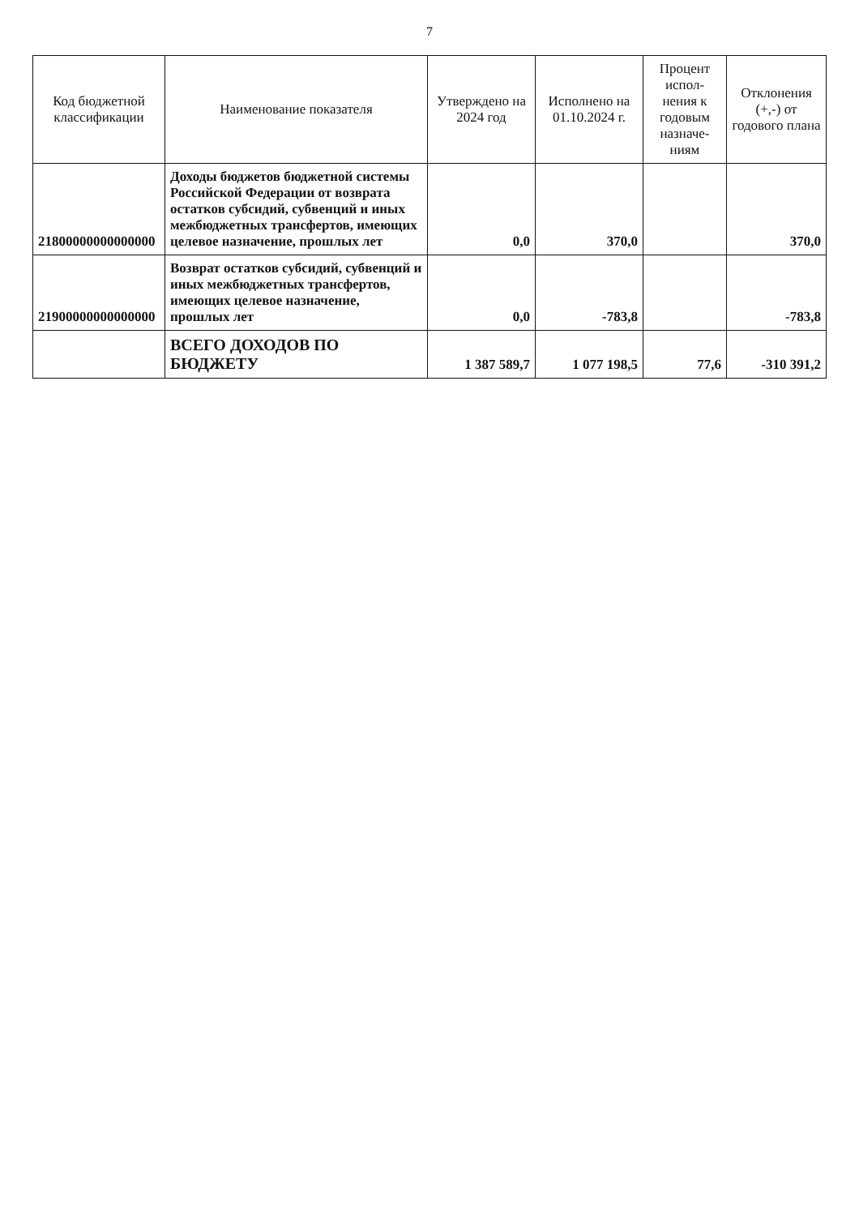7
| Код бюджетной классификации | Наименование показателя | Утверждено на 2024 год | Исполнено на 01.10.2024 г. | Процент испол-нения к годовым назначе-ниям | Отклонения (+,-) от годового плана |
| --- | --- | --- | --- | --- | --- |
| 21800000000000000 | Доходы бюджетов бюджетной системы Российской Федерации от возврата остатков субсидий, субвенций и иных межбюджетных трансфертов, имеющих целевое назначение, прошлых лет | 0,0 | 370,0 | | 370,0 |
| 21900000000000000 | Возврат остатков субсидий, субвенций и иных межбюджетных трансфертов, имеющих целевое назначение, прошлых лет | 0,0 | -783,8 | | -783,8 |
| | ВСЕГО ДОХОДОВ ПО БЮДЖЕТУ | 1 387 589,7 | 1 077 198,5 | 77,6 | -310 391,2 |